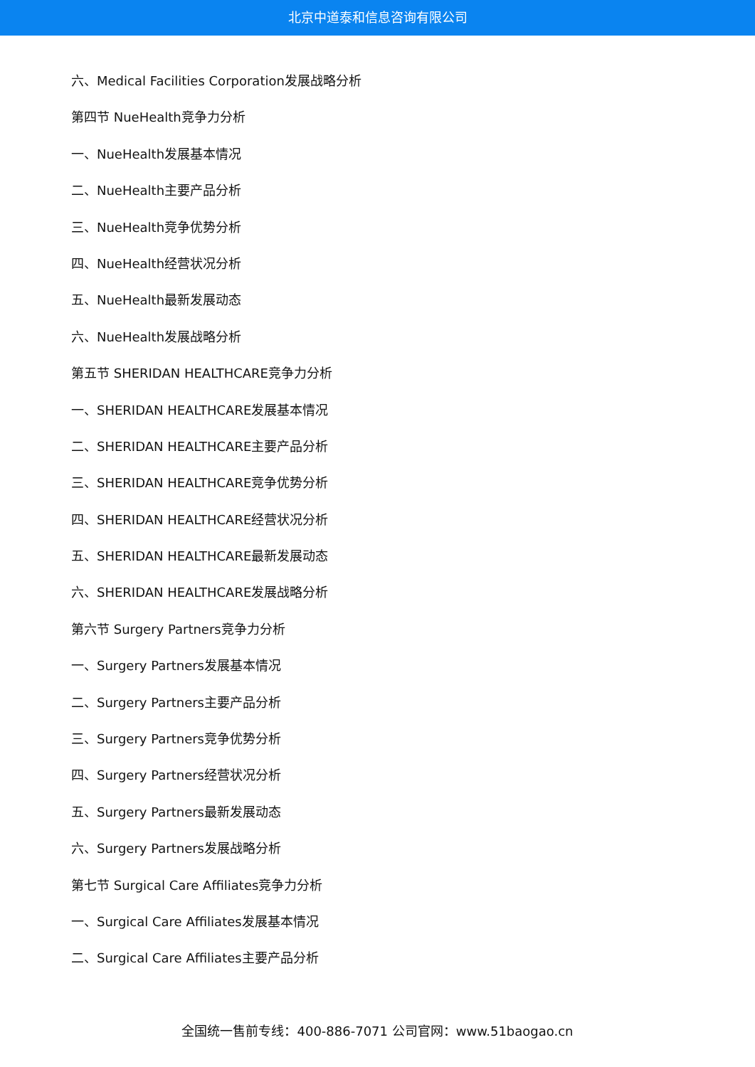北京中道泰和信息咨询有限公司
六、Medical Facilities Corporation发展战略分析
第四节 NueHealth竞争力分析
一、NueHealth发展基本情况
二、NueHealth主要产品分析
三、NueHealth竞争优势分析
四、NueHealth经营状况分析
五、NueHealth最新发展动态
六、NueHealth发展战略分析
第五节 SHERIDAN HEALTHCARE竞争力分析
一、SHERIDAN HEALTHCARE发展基本情况
二、SHERIDAN HEALTHCARE主要产品分析
三、SHERIDAN HEALTHCARE竞争优势分析
四、SHERIDAN HEALTHCARE经营状况分析
五、SHERIDAN HEALTHCARE最新发展动态
六、SHERIDAN HEALTHCARE发展战略分析
第六节 Surgery Partners竞争力分析
一、Surgery Partners发展基本情况
二、Surgery Partners主要产品分析
三、Surgery Partners竞争优势分析
四、Surgery Partners经营状况分析
五、Surgery Partners最新发展动态
六、Surgery Partners发展战略分析
第七节 Surgical Care Affiliates竞争力分析
一、Surgical Care Affiliates发展基本情况
二、Surgical Care Affiliates主要产品分析
全国统一售前专线：400-886-7071 公司官网：www.51baogao.cn